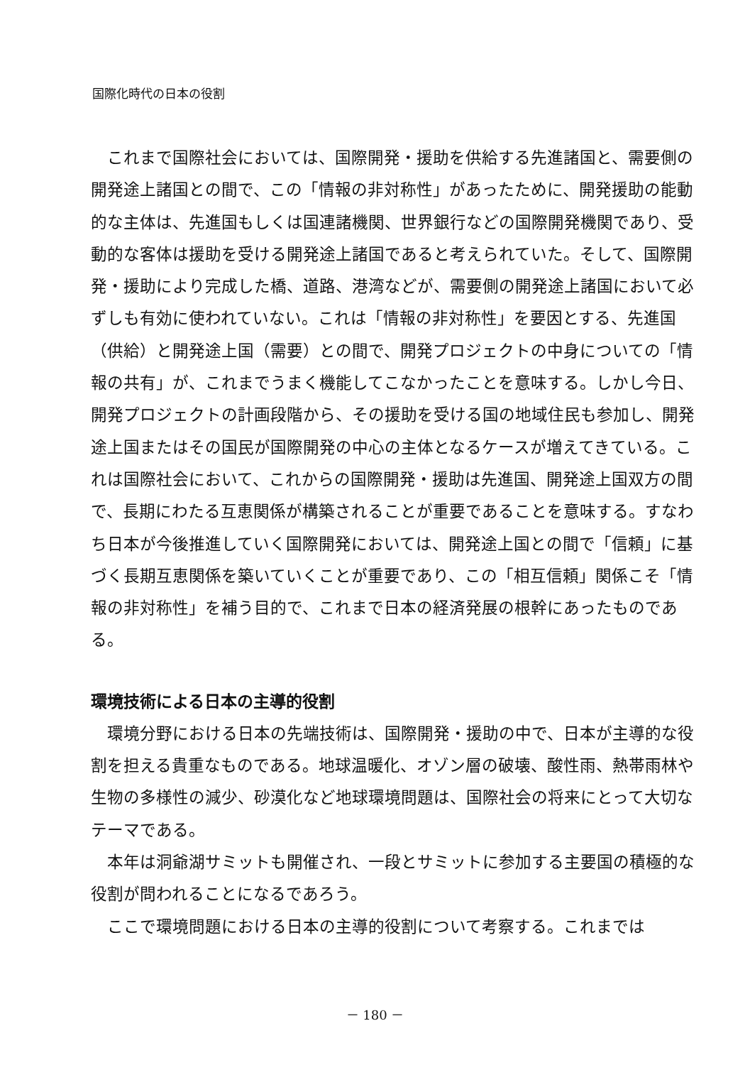国際化時代の日本の役割
これまで国際社会においては、国際開発・援助を供給する先進諸国と、需要側の開発途上諸国との間で、この「情報の非対称性」があったために、開発援助の能動的な主体は、先進国もしくは国連諸機関、世界銀行などの国際開発機関であり、受動的な客体は援助を受ける開発途上諸国であると考えられていた。そして、国際開発・援助により完成した橋、道路、港湾などが、需要側の開発途上諸国において必ずしも有効に使われていない。これは「情報の非対称性」を要因とする、先進国（供給）と開発途上国（需要）との間で、開発プロジェクトの中身についての「情報の共有」が、これまでうまく機能してこなかったことを意味する。しかし今日、開発プロジェクトの計画段階から、その援助を受ける国の地域住民も参加し、開発途上国またはその国民が国際開発の中心の主体となるケースが増えてきている。これは国際社会において、これからの国際開発・援助は先進国、開発途上国双方の間で、長期にわたる互恵関係が構築されることが重要であることを意味する。すなわち日本が今後推進していく国際開発においては、開発途上国との間で「信頼」に基づく長期互恵関係を築いていくことが重要であり、この「相互信頼」関係こそ「情報の非対称性」を補う目的で、これまで日本の経済発展の根幹にあったものである。
環境技術による日本の主導的役割
環境分野における日本の先端技術は、国際開発・援助の中で、日本が主導的な役割を担える貴重なものである。地球温暖化、オゾン層の破壊、酸性雨、熱帯雨林や生物の多様性の減少、砂漠化など地球環境問題は、国際社会の将来にとって大切なテーマである。
本年は洞爺湖サミットも開催され、一段とサミットに参加する主要国の積極的な役割が問われることになるであろう。
ここで環境問題における日本の主導的役割について考察する。これまでは
－ 180 －